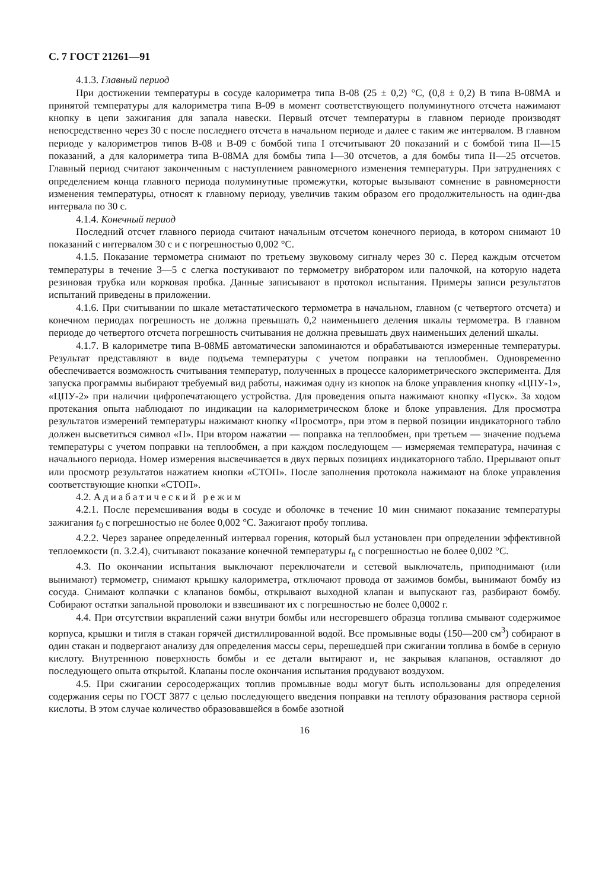С. 7 ГОСТ 21261—91
4.1.3. Главный период
При достижении температуры в сосуде калориметра типа В-08 (25 ± 0,2) °С, (0,8 ± 0,2) В типа В-08МА и принятой температуры для калориметра типа В-09 в момент соответствующего полуминутного отсчета нажимают кнопку в цепи зажигания для запала навески. Первый отсчет температуры в главном периоде производят непосредственно через 30 с после последнего отсчета в начальном периоде и далее с таким же интервалом. В главном периоде у калориметров типов В-08 и В-09 с бомбой типа I отсчитывают 20 показаний и с бомбой типа II—15 показаний, а для калориметра типа В-08МА для бомбы типа I—30 отсчетов, а для бомбы типа II—25 отсчетов. Главный период считают законченным с наступлением равномерного изменения температуры. При затруднениях с определением конца главного периода полуминутные промежутки, которые вызывают сомнение в равномерности изменения температуры, относят к главному периоду, увеличив таким образом его продолжительность на один-два интервала по 30 с.
4.1.4. Конечный период
Последний отсчет главного периода считают начальным отсчетом конечного периода, в котором снимают 10 показаний с интервалом 30 с и с погрешностью 0,002 °С.
4.1.5. Показание термометра снимают по третьему звуковому сигналу через 30 с. Перед каждым отсчетом температуры в течение 3—5 с слегка постукивают по термометру вибратором или палочкой, на которую надета резиновая трубка или корковая пробка. Данные записывают в протокол испытания. Примеры записи результатов испытаний приведены в приложении.
4.1.6. При считывании по шкале метастатического термометра в начальном, главном (с четвертого отсчета) и конечном периодах погрешность не должна превышать 0,2 наименьшего деления шкалы термометра. В главном периоде до четвертого отсчета погрешность считывания не должна превышать двух наименьших делений шкалы.
4.1.7. В калориметре типа В-08МБ автоматически запоминаются и обрабатываются измеренные температуры. Результат представляют в виде подъема температуры с учетом поправки на теплообмен. Одновременно обеспечивается возможность считывания температур, полученных в процессе калориметрического эксперимента. Для запуска программы выбирают требуемый вид работы, нажимая одну из кнопок на блоке управления кнопку «ЦПУ-1», «ЦПУ-2» при наличии цифропечатающего устройства. Для проведения опыта нажимают кнопку «Пуск». За ходом протекания опыта наблюдают по индикации на калориметрическом блоке и блоке управления. Для просмотра результатов измерений температуры нажимают кнопку «Просмотр», при этом в первой позиции индикаторного табло должен высветиться символ «П». При втором нажатии — поправка на теплообмен, при третьем — значение подъема температуры с учетом поправки на теплообмен, а при каждом последующем — измеряемая температура, начиная с начального периода. Номер измерения высвечивается в двух первых позициях индикаторного табло. Прерывают опыт или просмотр результатов нажатием кнопки «СТОП». После заполнения протокола нажимают на блоке управления соответствующие кнопки «СТОП».
4.2. Адиабатический режим
4.2.1. После перемешивания воды в сосуде и оболочке в течение 10 мин снимают показание температуры зажигания t<sub>0</sub> с погрешностью не более 0,002 °С. Зажигают пробу топлива.
4.2.2. Через заранее определенный интервал горения, который был установлен при определении эффективной теплоемкости (п. 3.2.4), считывают показание конечной температуры t<sub>n</sub> с погрешностью не более 0,002 °С.
4.3. По окончании испытания выключают переключатели и сетевой выключатель, приподнимают (или вынимают) термометр, снимают крышку калориметра, отключают провода от зажимов бомбы, вынимают бомбу из сосуда. Снимают колпачки с клапанов бомбы, открывают выходной клапан и выпускают газ, разбирают бомбу. Собирают остатки запальной проволоки и взвешивают их с погрешностью не более 0,0002 г.
4.4. При отсутствии вкраплений сажи внутри бомбы или несгоревшего образца топлива смывают содержимое корпуса, крышки и тигля в стакан горячей дистиллированной водой. Все промывные воды (150—200 см<sup>3</sup>) собирают в один стакан и подвергают анализу для определения массы серы, перешедшей при сжигании топлива в бомбе в серную кислоту. Внутреннюю поверхность бомбы и ее детали вытирают и, не закрывая клапанов, оставляют до последующего опыта открытой. Клапаны после окончания испытания продувают воздухом.
4.5. При сжигании серосодержащих топлив промывные воды могут быть использованы для определения содержания серы по ГОСТ 3877 с целью последующего введения поправки на теплоту образования раствора серной кислоты. В этом случае количество образовавшейся в бомбе азотной
16